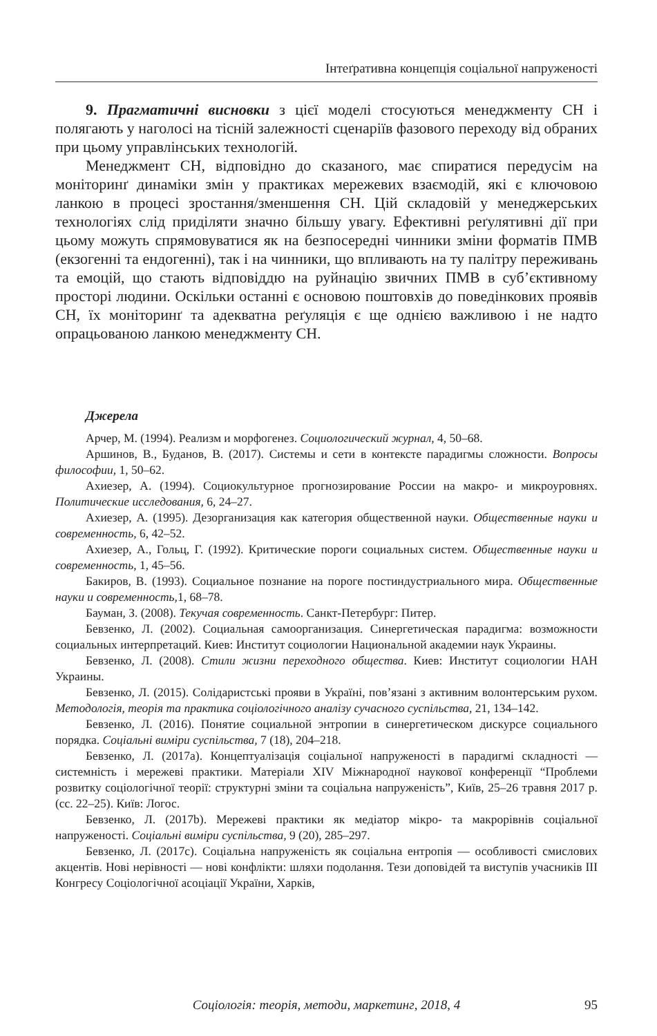Інтеґративна концепція соціальної напруженості
9. Прагматичні висновки з цієї моделі стосуються менеджменту СН і полягають у наголосі на тісній залежності сценаріїв фазового переходу від обраних при цьому управлінських технологій.
Менеджмент СН, відповідно до сказаного, має спиратися передусім на моніторинґ динаміки змін у практиках мережевих взаємодій, які є ключовою ланкою в процесі зростання/зменшення СН. Цій складовій у менеджерських технологіях слід приділяти значно більшу увагу. Ефективні реґулятивні дії при цьому можуть спрямовуватися як на безпосередні чинники зміни форматів ПМВ (екзогенні та ендогенні), так і на чинники, що впливають на ту палітру переживань та емоцій, що стають відповіддю на руйнацію звичних ПМВ в суб’єктивному просторі людини. Оскільки останні є основою поштовхів до поведінкових проявів СН, їх моніторинґ та адекватна реґуляція є ще однією важливою і не надто опрацьованою ланкою менеджменту СН.
Джерела
Арчер, М. (1994). Реализм и морфогенез. Социологический журнал, 4, 50–68.
Аршинов, В., Буданов, В. (2017). Системы и сети в контексте парадигмы сложности. Вопросы философии, 1, 50–62.
Ахиезер, А. (1994). Социокультурное прогнозирование России на макро- и микроуровнях. Политические исследования, 6, 24–27.
Ахиезер, А. (1995). Дезорганизация как категория общественной науки. Общественные науки и современность, 6, 42–52.
Ахиезер, А., Гольц, Г. (1992). Критические пороги социальных систем. Общественные науки и современность, 1, 45–56.
Бакиров, В. (1993). Социальное познание на пороге постиндустриального мира. Общественные науки и современность, 1, 68–78.
Бауман, З. (2008). Текучая современность. Санкт-Петербург: Питер.
Бевзенко, Л. (2002). Социальная самоорганизация. Синергетическая парадигма: возможности социальных интерпретаций. Киев: Институт социологии Национальной академии наук Украины.
Бевзенко, Л. (2008). Стили жизни переходного общества. Киев: Институт социологии НАН Украины.
Бевзенко, Л. (2015). Солідаристські прояви в Україні, пов’язані з активним волонтерським рухом. Методологія, теорія та практика соціологічного аналізу сучасного суспільства, 21, 134–142.
Бевзенко, Л. (2016). Понятие социальной энтропии в синергетическом дискурсе социального порядка. Соціальні виміри суспільства, 7 (18), 204–218.
Бевзенко, Л. (2017a). Концептуалізація соціальної напруженості в парадигмі складності — системність і мережеві практики. Матеріали XIV Міжнародної наукової конференції “Проблеми розвитку соціологічної теорії: структурні зміни та соціальна напруженість”, Київ, 25–26 травня 2017 р. (сс. 22–25). Київ: Логос.
Бевзенко, Л. (2017b). Мережеві практики як медіатор мікро- та макрорівнів соціальної напруженості. Соціальні виміри суспільства, 9 (20), 285–297.
Бевзенко, Л. (2017c). Соціальна напруженість як соціальна ентропія — особливості смислових акцентів. Нові нерівності — нові конфлікти: шляхи подолання. Тези доповідей та виступів учасників ІІІ Конгресу Соціологічної асоціації України, Харків,
Соціологія: теорія, методи, маркетинг, 2018, 4 95